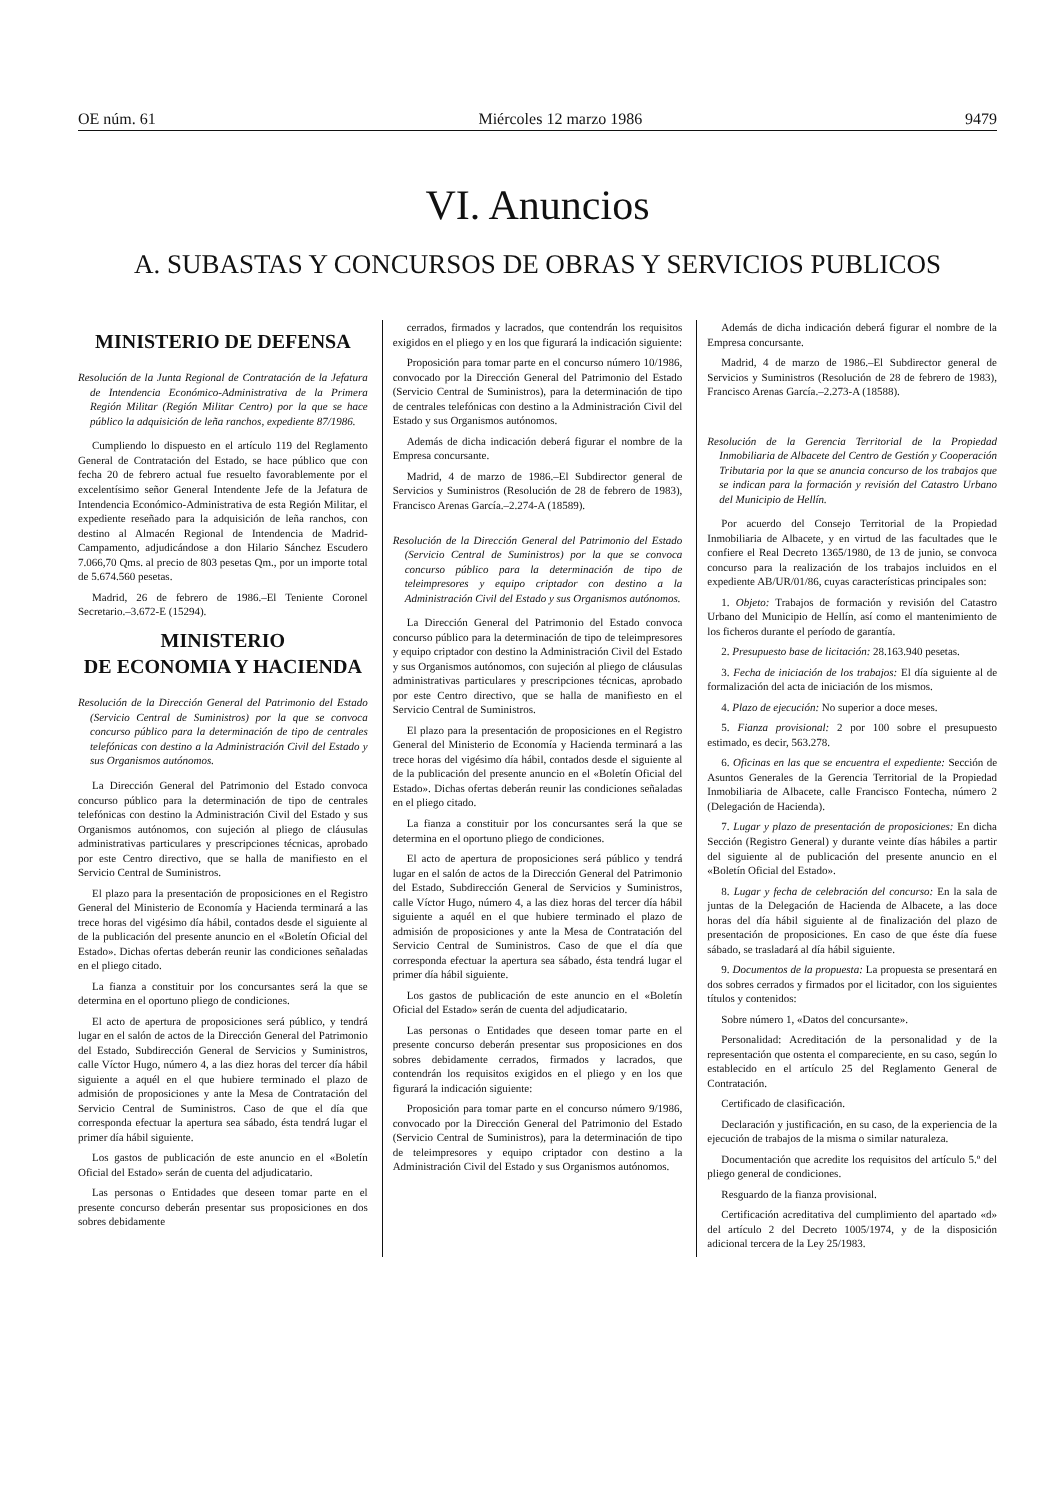OE núm. 61 Miércoles 12 marzo 1986 9479
VI. Anuncios
A. SUBASTAS Y CONCURSOS DE OBRAS Y SERVICIOS PUBLICOS
MINISTERIO DE DEFENSA
Resolución de la Junta Regional de Contratación de la Jefatura de Intendencia Económico-Administrativa de la Primera Región Militar (Región Militar Centro) por la que se hace público la adquisición de leña ranchos, expediente 87/1986.
Cumpliendo lo dispuesto en el artículo 119 del Reglamento General de Contratación del Estado, se hace público que con fecha 20 de febrero actual fue resuelto favorablemente por el excelentísimo señor General Intendente Jefe de la Jefatura de Intendencia Económico-Administrativa de esta Región Militar, el expediente reseñado para la adquisición de leña ranchos, con destino al Almacén Regional de Intendencia de Madrid-Campamento, adjudicándose a don Hilario Sánchez Escudero 7.066,70 Qms. al precio de 803 pesetas Qm., por un importe total de 5.674.560 pesetas.
Madrid, 26 de febrero de 1986.–El Teniente Coronel Secretario.–3.672-E (15294).
MINISTERIO
DE ECONOMIA Y HACIENDA
Resolución de la Dirección General del Patrimonio del Estado (Servicio Central de Suministros) por la que se convoca concurso público para la determinación de tipo de centrales telefónicas con destino a la Administración Civil del Estado y sus Organismos autónomos.
La Dirección General del Patrimonio del Estado convoca concurso público para la determinación de tipo de centrales telefónicas con destino la Administración Civil del Estado y sus Organismos autónomos, con sujeción al pliego de cláusulas administrativas particulares y prescripciones técnicas, aprobado por este Centro directivo, que se halla de manifiesto en el Servicio Central de Suministros.
El plazo para la presentación de proposiciones en el Registro General del Ministerio de Economía y Hacienda terminará a las trece horas del vigésimo día hábil, contados desde el siguiente al de la publicación del presente anuncio en el «Boletín Oficial del Estado». Dichas ofertas deberán reunir las condiciones señaladas en el pliego citado.
La fianza a constituir por los concursantes será la que se determina en el oportuno pliego de condiciones.
El acto de apertura de proposiciones será público, y tendrá lugar en el salón de actos de la Dirección General del Patrimonio del Estado, Subdirección General de Servicios y Suministros, calle Víctor Hugo, número 4, a las diez horas del tercer día hábil siguiente a aquél en el que hubiere terminado el plazo de admisión de proposiciones y ante la Mesa de Contratación del Servicio Central de Suministros. Caso de que el día que corresponda efectuar la apertura sea sábado, ésta tendrá lugar el primer día hábil siguiente.
Los gastos de publicación de este anuncio en el «Boletín Oficial del Estado» serán de cuenta del adjudicatario.
Las personas o Entidades que deseen tomar parte en el presente concurso deberán presentar sus proposiciones en dos sobres debidamente
cerrados, firmados y lacrados, que contendrán los requisitos exigidos en el pliego y en los que figurará la indicación siguiente:
Proposición para tomar parte en el concurso número 10/1986, convocado por la Dirección General del Patrimonio del Estado (Servicio Central de Suministros), para la determinación de tipo de centrales telefónicas con destino a la Administración Civil del Estado y sus Organismos autónomos.
Además de dicha indicación deberá figurar el nombre de la Empresa concursante.
Madrid, 4 de marzo de 1986.–El Subdirector general de Servicios y Suministros (Resolución de 28 de febrero de 1983), Francisco Arenas García.–2.274-A (18589).
Resolución de la Dirección General del Patrimonio del Estado (Servicio Central de Suministros) por la que se convoca concurso público para la determinación de tipo de teleimpresores y equipo criptador con destino a la Administración Civil del Estado y sus Organismos autónomos.
La Dirección General del Patrimonio del Estado convoca concurso público para la determinación de tipo de teleimpresores y equipo criptador con destino la Administración Civil del Estado y sus Organismos autónomos, con sujeción al pliego de cláusulas administrativas particulares y prescripciones técnicas, aprobado por este Centro directivo, que se halla de manifiesto en el Servicio Central de Suministros.
El plazo para la presentación de proposiciones en el Registro General del Ministerio de Economía y Hacienda terminará a las trece horas del vigésimo día hábil, contados desde el siguiente al de la publicación del presente anuncio en el «Boletín Oficial del Estado». Dichas ofertas deberán reunir las condiciones señaladas en el pliego citado.
La fianza a constituir por los concursantes será la que se determina en el oportuno pliego de condiciones.
El acto de apertura de proposiciones será público y tendrá lugar en el salón de actos de la Dirección General del Patrimonio del Estado, Subdirección General de Servicios y Suministros, calle Víctor Hugo, número 4, a las diez horas del tercer día hábil siguiente a aquél en el que hubiere terminado el plazo de admisión de proposiciones y ante la Mesa de Contratación del Servicio Central de Suministros. Caso de que el día que corresponda efectuar la apertura sea sábado, ésta tendrá lugar el primer día hábil siguiente.
Los gastos de publicación de este anuncio en el «Boletín Oficial del Estado» serán de cuenta del adjudicatario.
Las personas o Entidades que deseen tomar parte en el presente concurso deberán presentar sus proposiciones en dos sobres debidamente cerrados, firmados y lacrados, que contendrán los requisitos exigidos en el pliego y en los que figurará la indicación siguiente:
Proposición para tomar parte en el concurso número 9/1986, convocado por la Dirección General del Patrimonio del Estado (Servicio Central de Suministros), para la determinación de tipo de teleimpresores y equipo criptador con destino a la Administración Civil del Estado y sus Organismos autónomos.
Además de dicha indicación deberá figurar el nombre de la Empresa concursante.
Madrid, 4 de marzo de 1986.–El Subdirector general de Servicios y Suministros (Resolución de 28 de febrero de 1983), Francisco Arenas García.–2.273-A (18588).
Resolución de la Gerencia Territorial de la Propiedad Inmobiliaria de Albacete del Centro de Gestión y Cooperación Tributaria por la que se anuncia concurso de los trabajos que se indican para la formación y revisión del Catastro Urbano del Municipio de Hellín.
Por acuerdo del Consejo Territorial de la Propiedad Inmobiliaria de Albacete, y en virtud de las facultades que le confiere el Real Decreto 1365/1980, de 13 de junio, se convoca concurso para la realización de los trabajos incluidos en el expediente AB/UR/01/86, cuyas características principales son:
1. Objeto: Trabajos de formación y revisión del Catastro Urbano del Municipio de Hellín, así como el mantenimiento de los ficheros durante el período de garantía.
2. Presupuesto base de licitación: 28.163.940 pesetas.
3. Fecha de iniciación de los trabajos: El día siguiente al de formalización del acta de iniciación de los mismos.
4. Plazo de ejecución: No superior a doce meses.
5. Fianza provisional: 2 por 100 sobre el presupuesto estimado, es decir, 563.278.
6. Oficinas en las que se encuentra el expediente: Sección de Asuntos Generales de la Gerencia Territorial de la Propiedad Inmobiliaria de Albacete, calle Francisco Fontecha, número 2 (Delegación de Hacienda).
7. Lugar y plazo de presentación de proposiciones: En dicha Sección (Registro General) y durante veinte días hábiles a partir del siguiente al de publicación del presente anuncio en el «Boletín Oficial del Estado».
8. Lugar y fecha de celebración del concurso: En la sala de juntas de la Delegación de Hacienda de Albacete, a las doce horas del día hábil siguiente al de finalización del plazo de presentación de proposiciones. En caso de que éste día fuese sábado, se trasladará al día hábil siguiente.
9. Documentos de la propuesta: La propuesta se presentará en dos sobres cerrados y firmados por el licitador, con los siguientes títulos y contenidos:
Sobre número 1, «Datos del concursante».
Personalidad: Acreditación de la personalidad y de la representación que ostenta el compareciente, en su caso, según lo establecido en el artículo 25 del Reglamento General de Contratación.
Certificado de clasificación.
Declaración y justificación, en su caso, de la experiencia de la ejecución de trabajos de la misma o similar naturaleza.
Documentación que acredite los requisitos del artículo 5.º del pliego general de condiciones.
Resguardo de la fianza provisional.
Certificación acreditativa del cumplimiento del apartado «d» del artículo 2 del Decreto 1005/1974, y de la disposición adicional tercera de la Ley 25/1983.